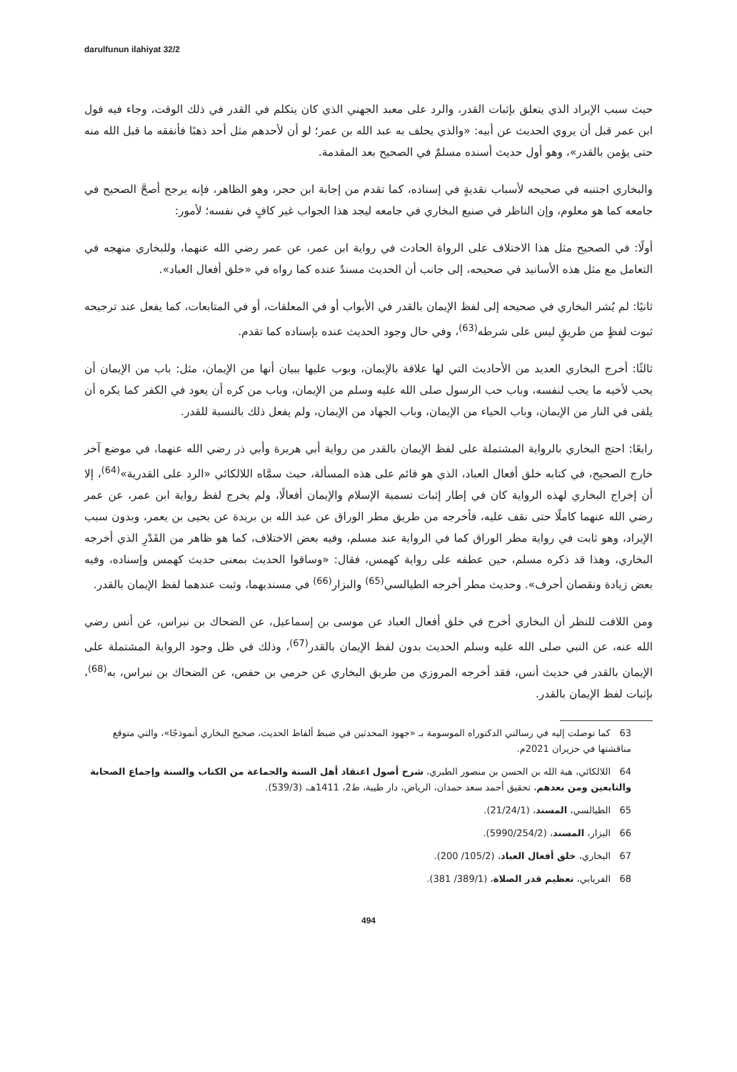darulfunun ilahiyat 32/2
حيث سبب الإيراد الذي يتعلق بإثبات القدر، والرد على معبد الجهني الذي كان يتكلم في القدر في ذلك الوقت، وجاء فيه قول ابن عمر قبل أن يروي الحديث عن أبيه: «والذي يحلف به عبد الله بن عمر؛ لو أن لأحدهم مثل أحد ذهبًا فأنفقه ما قبل الله منه حتى يؤمن بالقدر»، وهو أول حديث أسنده مسلمٌ في الصحيح بعد المقدمة.
والبخاري اجتنبه في صحيحه لأسباب نقديةٍ في إسناده، كما تقدم من إجابة ابن حجر، وهو الظاهر، فإنه يرجح أصحَّ الصحيح في جامعه كما هو معلوم، وإن الناظر في صنيع البخاري في جامعه ليجد هذا الجواب غير كافٍ في نفسه؛ لأمور:
أولًا: في الصحيح مثل هذا الاختلاف على الرواة الحادث في رواية ابن عمر، عن عمر رضي الله عنهما، وللبخاري منهجه في التعامل مع مثل هذه الأسانيد في صحيحه، إلى جانب أن الحديث مسندٌ عنده كما رواه في «خلق أفعال العباد».
ثانيًا: لم يُشر البخاري في صحيحه إلى لفظ الإيمان بالقدر في الأبواب أو في المعلقات، أو في المتابعات، كما يفعل عند ترجيحه ثبوت لفظٍ من طريقٍ ليس على شرطه<sup>(63)</sup>، وفي حال وجود الحديث عنده بإسناده كما تقدم.
ثالثًا: أخرج البخاري العديد من الأحاديث التي لها علاقة بالإيمان، وبوب عليها ببيان أنها من الإيمان، مثل: باب من الإيمان أن يحب لأخيه ما يحب لنفسه، وباب حب الرسول صلى الله عليه وسلم من الإيمان، وباب من كره أن يعود في الكفر كما يكره أن يلقى في النار من الإيمان، وباب الحياء من الإيمان، وباب الجهاد من الإيمان، ولم يفعل ذلك بالنسبة للقدر.
رابعًا: احتج البخاري بالرواية المشتملة على لفظ الإيمان بالقدر من رواية أبي هريرة وأبي ذر رضي الله عنهما، في موضع آخر خارج الصحيح، في كتابه خلق أفعال العباد، الذي هو قائم على هذه المسألة، حيث سمَّاه اللالكائي «الرد على القدرية»<sup>(64)</sup>، إلا أن إخراج البخاري لهذه الرواية كان في إطار إثبات تسمية الإسلام والإيمان أفعالًا، ولم يخرج لفظ رواية ابن عمر، عن عمر رضي الله عنهما كاملًا حتى نقف عليه، فأخرجه من طريق مطر الوراق عن عبد الله بن بريدة عن يحيى بن يعمر، وبدون سبب الإيراد، وهو ثابت في رواية مطر الوراق كما في الرواية عند مسلم، وفيه بعض الاختلاف، كما هو ظاهر من القَدْرِ الذي أخرجه البخاري، وهذا قد ذكره مسلم، حين عطفه على رواية كهمس، فقال: «وساقوا الحديث بمعنى حديث كهمس وإسناده، وفيه بعض زيادة ونقصان أحرف». وحديث مطر أخرجه الطيالسي<sup>(65)</sup> والبزار<sup>(66)</sup> في مسنديهما، وثبت عندهما لفظ الإيمان بالقدر.
ومن اللافت للنظر أن البخاري أخرج في خلق أفعال العباد عن موسى بن إسماعيل، عن الضحاك بن نبراس، عن أنس رضي الله عنه، عن النبي صلى الله عليه وسلم الحديث بدون لفظ الإيمان بالقدر<sup>(67)</sup>، وذلك في ظل وجود الرواية المشتملة على الإيمان بالقدر في حديث أنس، فقد أخرجه المروزي من طريق البخاري عن حرمي بن حفص، عن الضحاك بن نبراس، به<sup>(68)</sup>، بإثبات لفظ الإيمان بالقدر.
63 كما توصلت إليه في رسالتي الدكتوراه الموسومة بـ «جهود المحدثين في ضبط ألفاظ الحديث، صحيح البخاري أنموذجًا»، والتي متوقع مناقشتها في حزيران 2021م.
64 اللالكائي، هبة الله بن الحسن بن منصور الطبري، شرح أصول اعتقاد أهل السنة والجماعة من الكتاب والسنة وإجماع الصحابة والتابعين ومن بعدهم، تحقيق أحمد سعد حمدان، الرياض، دار طيبة، ط2، 1411هـ، (539/3).
65 الطيالسي، المسند، (21/24/1).
66 البزار، المسند، (5990/254/2).
67 البخاري، خلق أفعال العباد، (105/2/ 200).
68 الفريابي، تعظيم قدر الصلاة، (389/1/ 381).
494